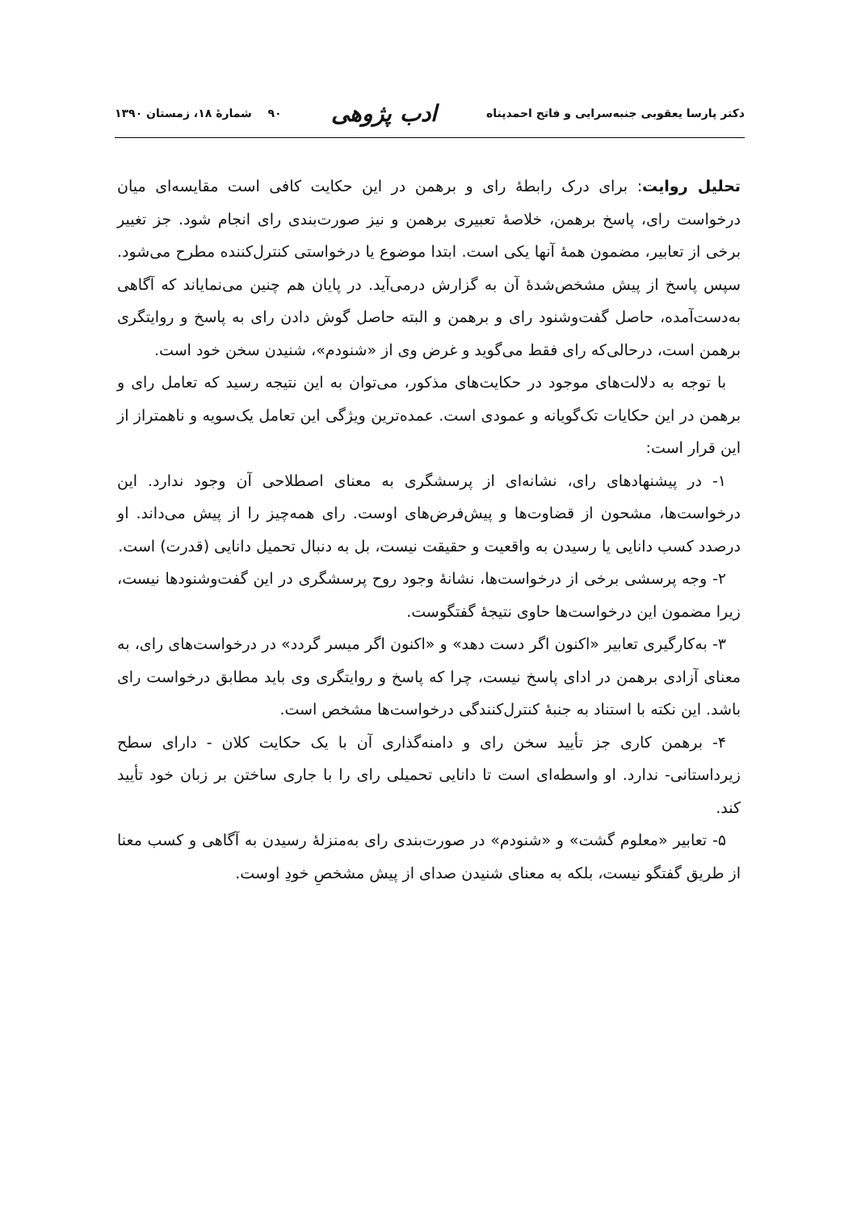دکتر پارسا یعقوبی جنبه‌سرایی و فاتح احمدپناه ادب پژوهی ۹۰ شمارهٔ ۱۸، زمستان ۱۳۹۰
تحلیل روایت: برای درک رابطهٔ رای و برهمن در این حکایت کافی است مقایسه‌ای میان درخواست رای، پاسخ برهمن، خلاصهٔ تعبیری برهمن و نیز صورت‌بندی رای انجام شود. جز تغییر برخی از تعابیر، مضمون همهٔ آنها یکی است. ابتدا موضوع یا درخواستی کنترل‌کننده مطرح می‌شود. سپس پاسخ از پیش مشخص‌شدهٔ آن به گزارش درمی‌آید. در پایان هم چنین می‌نمایاند که آگاهی به‌دست‌آمده، حاصل گفت‌وشنود رای و برهمن و البته حاصل گوش دادن رای به پاسخ و روایتگری برهمن است، درحالی‌که رای فقط می‌گوید و غرض وی از «شنودم»، شنیدن سخن خود است.
با توجه به دلالت‌های موجود در حکایت‌های مذکور، می‌توان به این نتیجه رسید که تعامل رای و برهمن در این حکایات تک‌گویانه و عمودی است. عمده‌ترین ویژگی این تعامل یک‌سویه و ناهمتراز از این قرار است:
۱- در پیشنهادهای رای، نشانه‌ای از پرسشگری به معنای اصطلاحی آن وجود ندارد. این درخواست‌ها، مشحون از قضاوت‌ها و پیش‌فرض‌های اوست. رای همه‌چیز را از پیش می‌داند. او درصدد کسب دانایی یا رسیدن به واقعیت و حقیقت نیست، بل به دنبال تحمیل دانایی (قدرت) است.
۲- وجه پرسشی برخی از درخواست‌ها، نشانهٔ وجود روح پرسشگری در این گفت‌وشنودها نیست، زیرا مضمون این درخواست‌ها حاوی نتیجهٔ گفتگوست.
۳- به‌کارگیری تعابیر «اکنون اگر دست دهد» و «اکنون اگر میسر گردد» در درخواست‌های رای، به معنای آزادی برهمن در ادای پاسخ نیست، چرا که پاسخ و روایتگری وی باید مطابق درخواست رای باشد. این نکته با استناد به جنبهٔ کنترل‌کنندگی درخواست‌ها مشخص است.
۴- برهمن کاری جز تأیید سخن رای و دامنه‌گذاری آن با یک حکایت کلان - دارای سطح زیرداستانی- ندارد. او واسطه‌ای است تا دانایی تحمیلی رای را با جاری ساختن بر زبان خود تأیید کند.
۵- تعابیر «معلوم گشت» و «شنودم» در صورت‌بندی رای به‌منزلهٔ رسیدن به آگاهی و کسب معنا از طریق گفتگو نیست، بلکه به معنای شنیدن صدای از پیش مشخصِ خودِ اوست.